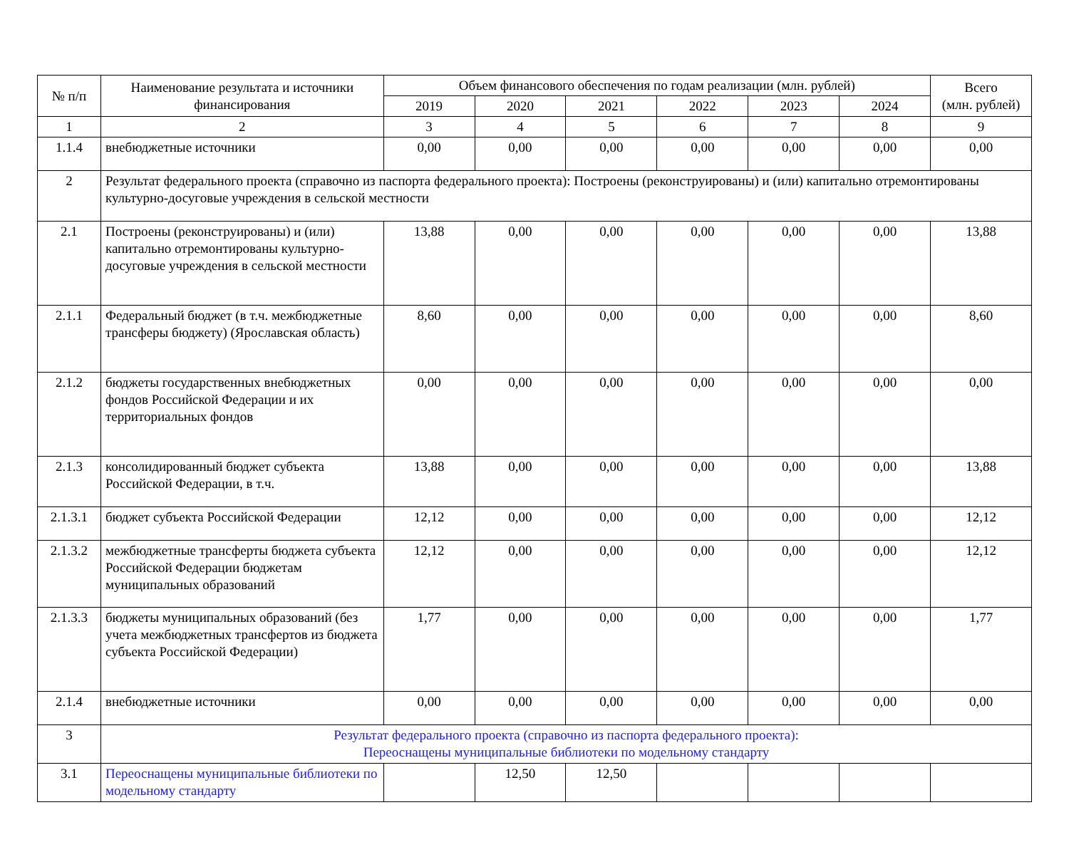| № п/п | Наименование результата и источники финансирования | Объем финансового обеспечения по годам реализации (млн. рублей) | | | | | | Всего (млн. рублей) |
| --- | --- | --- | --- | --- | --- | --- | --- | --- |
| | | 2019 | 2020 | 2021 | 2022 | 2023 | 2024 | |
| 1 | 2 | 3 | 4 | 5 | 6 | 7 | 8 | 9 |
| 1.1.4 | внебюджетные источники | 0,00 | 0,00 | 0,00 | 0,00 | 0,00 | 0,00 | 0,00 |
| 2 | Результат федерального проекта (справочно из паспорта федерального проекта): Построены (реконструированы) и (или) капитально отремонтированы культурно-досуговые учреждения в сельской местности | | | | | | | |
| 2.1 | Построены (реконструированы) и (или) капитально отремонтированы культурно-досуговые учреждения в сельской местности | 13,88 | 0,00 | 0,00 | 0,00 | 0,00 | 0,00 | 13,88 |
| 2.1.1 | Федеральный бюджет (в т.ч. межбюджетные трансферы бюджету) (Ярославская область) | 8,60 | 0,00 | 0,00 | 0,00 | 0,00 | 0,00 | 8,60 |
| 2.1.2 | бюджеты государственных внебюджетных фондов Российской Федерации и их территориальных фондов | 0,00 | 0,00 | 0,00 | 0,00 | 0,00 | 0,00 | 0,00 |
| 2.1.3 | консолидированный бюджет субъекта Российской Федерации, в т.ч. | 13,88 | 0,00 | 0,00 | 0,00 | 0,00 | 0,00 | 13,88 |
| 2.1.3.1 | бюджет субъекта Российской Федерации | 12,12 | 0,00 | 0,00 | 0,00 | 0,00 | 0,00 | 12,12 |
| 2.1.3.2 | межбюджетные трансферты бюджета субъекта Российской Федерации бюджетам муниципальных образований | 12,12 | 0,00 | 0,00 | 0,00 | 0,00 | 0,00 | 12,12 |
| 2.1.3.3 | бюджеты муниципальных образований (без учета межбюджетных трансфертов из бюджета субъекта Российской Федерации) | 1,77 | 0,00 | 0,00 | 0,00 | 0,00 | 0,00 | 1,77 |
| 2.1.4 | внебюджетные источники | 0,00 | 0,00 | 0,00 | 0,00 | 0,00 | 0,00 | 0,00 |
| 3 | Результат федерального проекта (справочно из паспорта федерального проекта): Переоснащены муниципальные библиотеки по модельному стандарту | | | | | | | |
| 3.1 | Переоснащены муниципальные библиотеки по модельному стандарту | | 12,50 | 12,50 | | | | |